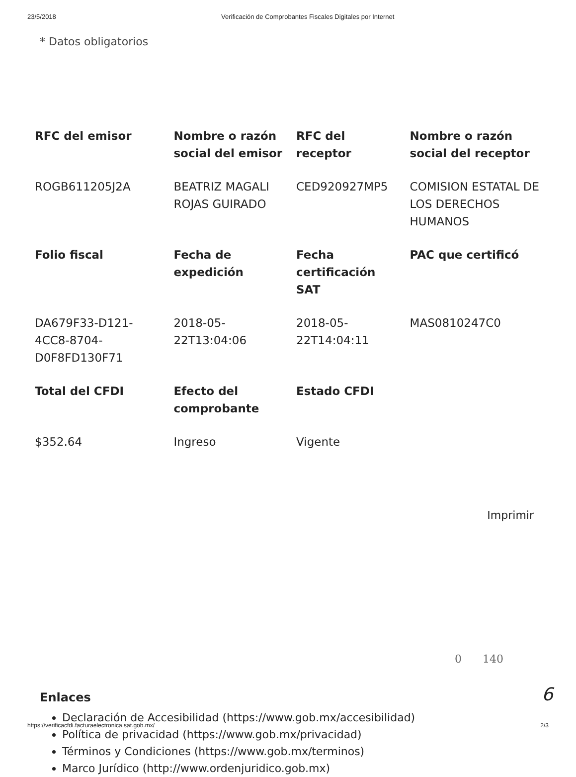23/5/2018 Verificación de Comprobantes Fiscales Digitales por Internet
* Datos obligatorios
| RFC del emisor | Nombre o razón social del emisor | RFC del receptor | Nombre o razón social del receptor |
| --- | --- | --- | --- |
| ROGB611205J2A | BEATRIZ MAGALI ROJAS GUIRADO | CED920927MP5 | COMISION ESTATAL DE LOS DERECHOS HUMANOS |
| Folio fiscal | Fecha de expedición | Fecha certificación SAT | PAC que certificó |
| DA679F33-D121-4CC8-8704-D0F8FD130F71 | 2018-05-22T13:04:06 | 2018-05-22T14:04:11 | MAS0810247C0 |
| Total del CFDI | Efecto del comprobante | Estado CFDI | |
| $352.64 | Ingreso | Vigente | |
Imprimir
Enlaces
Declaración de Accesibilidad (https://www.gob.mx/accesibilidad)
Política de privacidad (https://www.gob.mx/privacidad)
Términos y Condiciones (https://www.gob.mx/terminos)
Marco Jurídico (http://www.ordenjuridico.gob.mx)
0 140
6
https://verificacfdi.facturaelectronica.sat.gob.mx/ 2/3